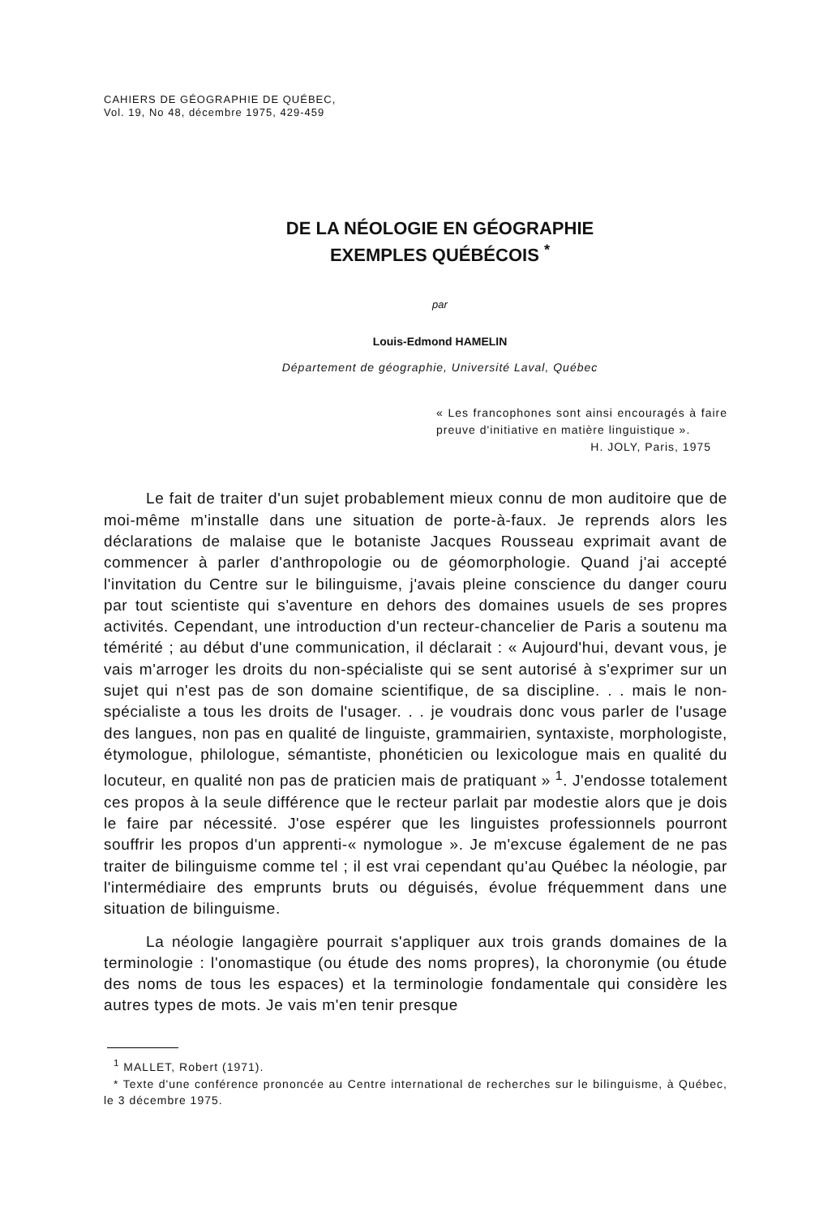CAHIERS DE GÉOGRAPHIE DE QUÉBEC,
Vol. 19, No 48, décembre 1975, 429-459
DE LA NÉOLOGIE EN GÉOGRAPHIE
EXEMPLES QUÉBÉCOIS <sup>*</sup>
par
Louis-Edmond HAMELIN
Département de géographie, Université Laval, Québec
« Les francophones sont ainsi encouragés à faire preuve d'initiative en matière linguistique ».
H. JOLY, Paris, 1975
Le fait de traiter d'un sujet probablement mieux connu de mon auditoire que de moi-même m'installe dans une situation de porte-à-faux. Je reprends alors les déclarations de malaise que le botaniste Jacques Rousseau exprimait avant de commencer à parler d'anthropologie ou de géomorphologie. Quand j'ai accepté l'invitation du Centre sur le bilinguisme, j'avais pleine conscience du danger couru par tout scientiste qui s'aventure en dehors des domaines usuels de ses propres activités. Cependant, une introduction d'un recteur-chancelier de Paris a soutenu ma témérité ; au début d'une communication, il déclarait : « Aujourd'hui, devant vous, je vais m'arroger les droits du non-spécialiste qui se sent autorisé à s'exprimer sur un sujet qui n'est pas de son domaine scientifique, de sa discipline. . . mais le non-spécialiste a tous les droits de l'usager. . . je voudrais donc vous parler de l'usage des langues, non pas en qualité de linguiste, grammairien, syntaxiste, morphologiste, étymologue, philologue, sémantiste, phonéticien ou lexicologue mais en qualité du locuteur, en qualité non pas de praticien mais de pratiquant » <sup>1</sup>. J'endosse totalement ces propos à la seule différence que le recteur parlait par modestie alors que je dois le faire par nécessité. J'ose espérer que les linguistes professionnels pourront souffrir les propos d'un apprenti-« nymologue ». Je m'excuse également de ne pas traiter de bilinguisme comme tel ; il est vrai cependant qu'au Québec la néologie, par l'intermédiaire des emprunts bruts ou déguisés, évolue fréquemment dans une situation de bilinguisme.
La néologie langagière pourrait s'appliquer aux trois grands domaines de la terminologie : l'onomastique (ou étude des noms propres), la choronymie (ou étude des noms de tous les espaces) et la terminologie fondamentale qui considère les autres types de mots. Je vais m'en tenir presque
<sup>1</sup> MALLET, Robert (1971).
* Texte d'une conférence prononcée au Centre international de recherches sur le bilinguisme, à Québec, le 3 décembre 1975.